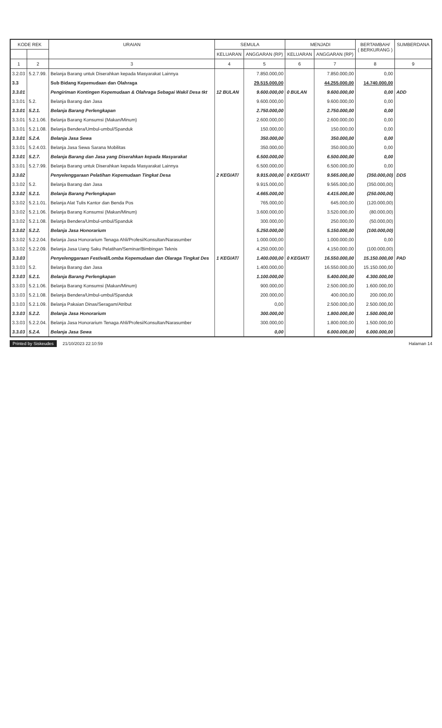| KODE REK | | URAIAN | SEMULA | | MENJADI | | BERTAMBAH/ ( BERKURANG ) | SUMBERDANA |
| --- | --- | --- | --- | --- | --- | --- | --- | --- |
| | | | KELUARAN | ANGGARAN (RP) | KELUARAN | ANGGARAN (RP) | | |
| 1 | 2 | 3 | 4 | 5 | 6 | 7 | 8 | 9 |
| 3.2.03 | 5.2.7.99. | Belanja Barang untuk Diserahkan kepada Masyarakat Lainnya | | 7.850.000,00 | | 7.850.000,00 | 0,00 | |
| 3.3 | | Sub Bidang Kepemudaan dan Olahraga | | 29.515.000,00 | | 44.255.000,00 | 14.740.000,00 | |
| 3.3.01 | | Pengiriman Kontingen Kepemudaan & Olahraga Sebagai Wakil Desa tkt | 12 BULAN | 9.600.000,00 | 0 BULAN | 9.600.000,00 | 0,00 | ADD |
| 3.3.01 | 5.2. | Belanja Barang dan Jasa | | 9.600.000,00 | | 9.600.000,00 | 0,00 | |
| 3.3.01 | 5.2.1. | Belanja Barang Perlengkapan | | 2.750.000,00 | | 2.750.000,00 | 0,00 | |
| 3.3.01 | 5.2.1.06. | Belanja Barang Konsumsi (Makan/Minum) | | 2.600.000,00 | | 2.600.000,00 | 0,00 | |
| 3.3.01 | 5.2.1.08. | Belanja Bendera/Umbul-umbul/Spanduk | | 150.000,00 | | 150.000,00 | 0,00 | |
| 3.3.01 | 5.2.4. | Belanja Jasa Sewa | | 350.000,00 | | 350.000,00 | 0,00 | |
| 3.3.01 | 5.2.4.03. | Belanja Jasa Sewa Sarana Mobilitas | | 350.000,00 | | 350.000,00 | 0,00 | |
| 3.3.01 | 5.2.7. | Belanja Barang dan Jasa yang Diserahkan kepada Masyarakat | | 6.500.000,00 | | 6.500.000,00 | 0,00 | |
| 3.3.01 | 5.2.7.99. | Belanja Barang untuk Diserahkan kepada Masyarakat Lainnya | | 6.500.000,00 | | 6.500.000,00 | 0,00 | |
| 3.3.02 | | Penyelenggaraan Pelatihan Kepemudaan Tingkat Desa | 2 KEGIAT/ | 9.915.000,00 | 0 KEGIAT/ | 9.565.000,00 | (350.000,00) | DDS |
| 3.3.02 | 5.2. | Belanja Barang dan Jasa | | 9.915.000,00 | | 9.565.000,00 | (350.000,00) | |
| 3.3.02 | 5.2.1. | Belanja Barang Perlengkapan | | 4.665.000,00 | | 4.415.000,00 | (250.000,00) | |
| 3.3.02 | 5.2.1.01. | Belanja Alat Tulis Kantor dan Benda Pos | | 765.000,00 | | 645.000,00 | (120.000,00) | |
| 3.3.02 | 5.2.1.06. | Belanja Barang Konsumsi (Makan/Minum) | | 3.600.000,00 | | 3.520.000,00 | (80.000,00) | |
| 3.3.02 | 5.2.1.08. | Belanja Bendera/Umbul-umbul/Spanduk | | 300.000,00 | | 250.000,00 | (50.000,00) | |
| 3.3.02 | 5.2.2. | Belanja Jasa Honorarium | | 5.250.000,00 | | 5.150.000,00 | (100.000,00) | |
| 3.3.02 | 5.2.2.04. | Belanja Jasa Honorarium Tenaga Ahli/Profesi/Konsultan/Narasumber | | 1.000.000,00 | | 1.000.000,00 | 0,00 | |
| 3.3.02 | 5.2.2.09. | Belanja Jasa Uang Saku Pelatihan/Seminar/Bimbingan Teknis | | 4.250.000,00 | | 4.150.000,00 | (100.000,00) | |
| 3.3.03 | | Penyelenggaraan Festival/Lomba Kepemudaan dan Olaraga Tingkat Des | 1 KEGIAT/ | 1.400.000,00 | 0 KEGIAT/ | 16.550.000,00 | 15.150.000,00 | PAD |
| 3.3.03 | 5.2. | Belanja Barang dan Jasa | | 1.400.000,00 | | 16.550.000,00 | 15.150.000,00 | |
| 3.3.03 | 5.2.1. | Belanja Barang Perlengkapan | | 1.100.000,00 | | 5.400.000,00 | 4.300.000,00 | |
| 3.3.03 | 5.2.1.06. | Belanja Barang Konsumsi (Makan/Minum) | | 900.000,00 | | 2.500.000,00 | 1.600.000,00 | |
| 3.3.03 | 5.2.1.08. | Belanja Bendera/Umbul-umbul/Spanduk | | 200.000,00 | | 400.000,00 | 200.000,00 | |
| 3.3.03 | 5.2.1.09. | Belanja Pakaian Dinas/Seragam/Atribut | | 0,00 | | 2.500.000,00 | 2.500.000,00 | |
| 3.3.03 | 5.2.2. | Belanja Jasa Honorarium | | 300.000,00 | | 1.800.000,00 | 1.500.000,00 | |
| 3.3.03 | 5.2.2.04. | Belanja Jasa Honorarium Tenaga Ahli/Profesi/Konsultan/Narasumber | | 300.000,00 | | 1.800.000,00 | 1.500.000,00 | |
| 3.3.03 | 5.2.4. | Belanja Jasa Sewa | | 0,00 | | 6.000.000,00 | 6.000.000,00 | |
Printed by Siskeudes 21/10/2023 22:10:59
Halaman 14